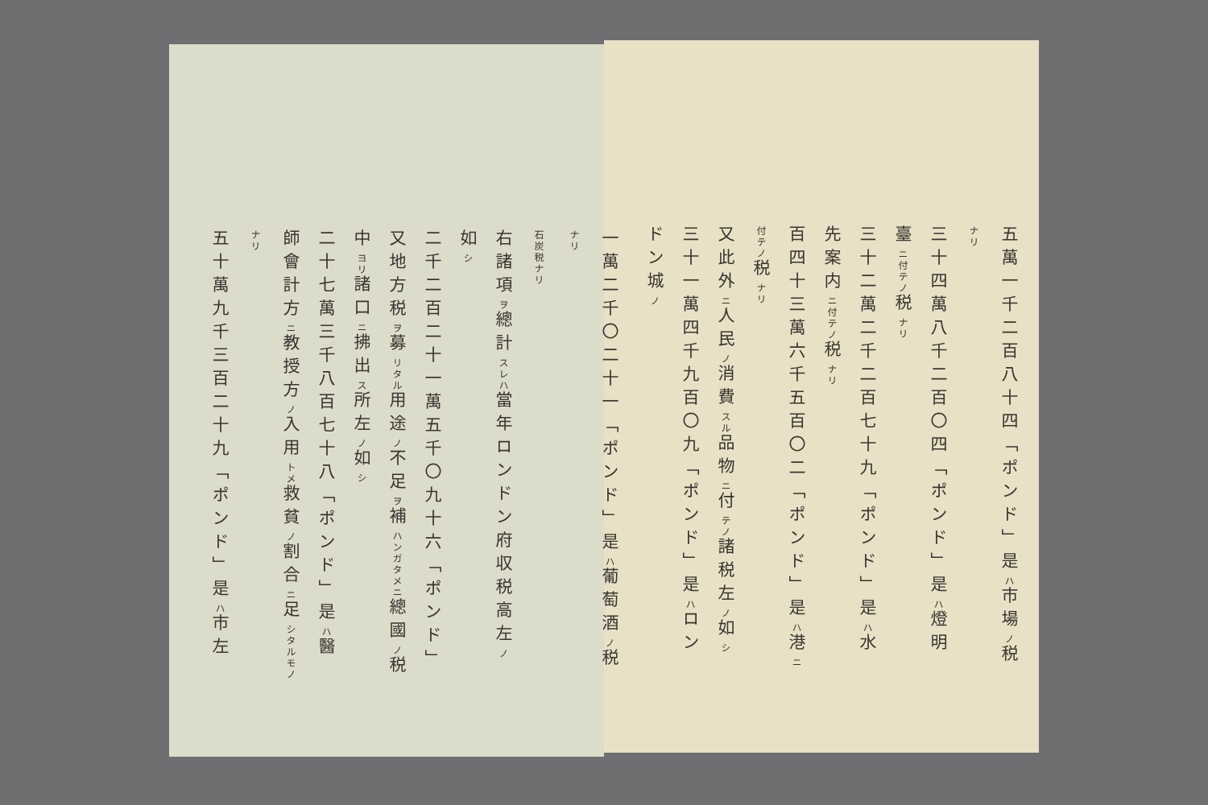五萬一千二百八十四「ポンド」是ハ市場ノ税ナリ
三十四萬八千二百〇四「ポンド」是ハ燈明臺ニ付テノ税ナリ
三十二萬二千二百七十九「ポンド」是ハ水先案内ニ付テノ税ナリ
百四十三萬六千五百〇二「ポンド」是ハ港ニ付テノ税ナリ
又此外ニ人民ノ消費スル品物ニ付テノ諸税左ノ如シ
三十一萬四千九百〇九「ポンド」是ハロンドン城ノ
一萬二千〇二十一「ポンド」是ハ葡萄酒ノ税ナリ
石炭税ナリ
右諸項ヲ總計スレハ當年ロンドン府収税高左ノ如シ
二千二百二十一萬五千〇九十六「ポンド」
又地方税ヲ募リタル用途ノ不足ヲ補ハンガタメニ總國ノ税中ヨリ諸口ニ拂出ス所左ノ如シ
二十七萬三千八百七十八「ポンド」是ハ醫師會計方ニ教授方ノ入用トメ救貧ノ割合ニ足シタルモノナリ
五十萬九千三百二十九「ポンド」是ハ市左